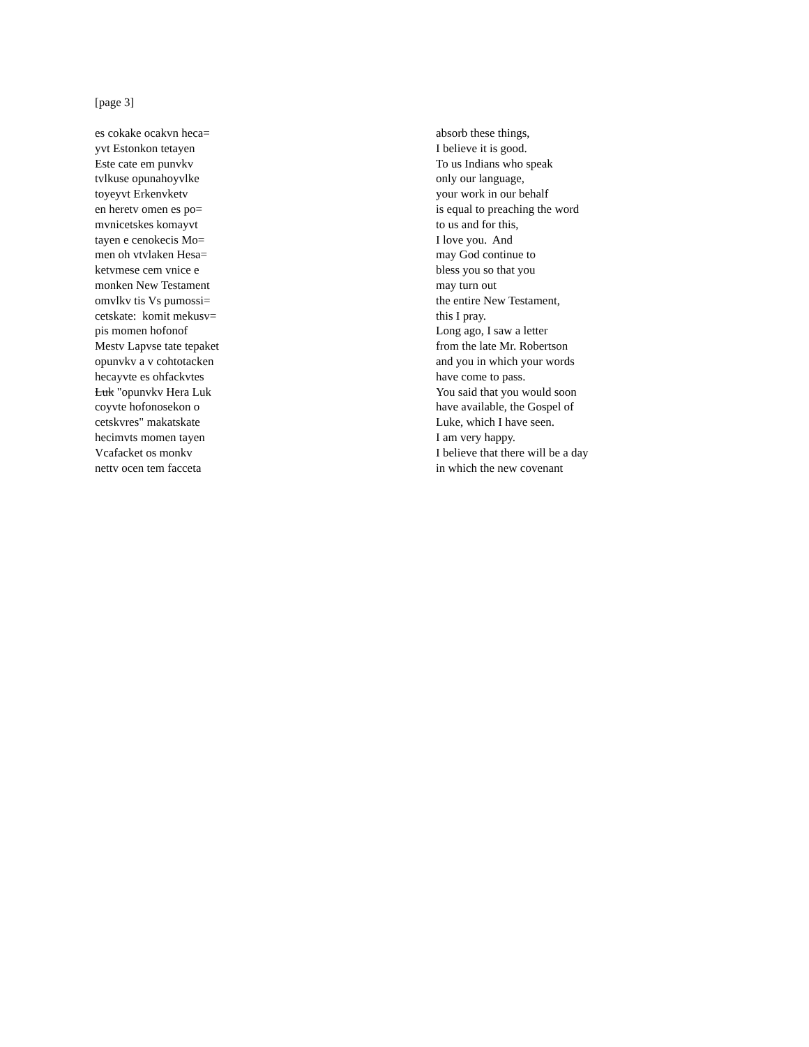[page 3]
es cokake ocakvn heca=
yvt Estonkon tetayen
Este cate em punvkv
tvlkuse opunahoyvlke
toyeyvt Erkenvketv
en heretv omen es po=
mvnicetskes komayvt
tayen e cenokecis Mo=
men oh vtvlaken Hesa=
ketvmese cem vnice e
monken New Testament
omvlkv tis Vs pumossi=
cetskate: komit mekusv=
pis momen hofonof
Mestv Lapvse tate tepaket
opunvkv a v cohtotacken
hecayvte es ohfackvtes
Luk "opunvkv Hera Luk
coyvte hofonosekon o
cetskvres" makatskate
hecimvts momen tayen
Vcafacket os monkv
nettv ocen tem facceta
absorb these things,
I believe it is good.
To us Indians who speak
only our language,
your work in our behalf
is equal to preaching the word
to us and for this,
I love you. And
may God continue to
bless you so that you
may turn out
the entire New Testament,
this I pray.
Long ago, I saw a letter
from the late Mr. Robertson
and you in which your words
have come to pass.
You said that you would soon
have available, the Gospel of
Luke, which I have seen.
I am very happy.
I believe that there will be a day
in which the new covenant